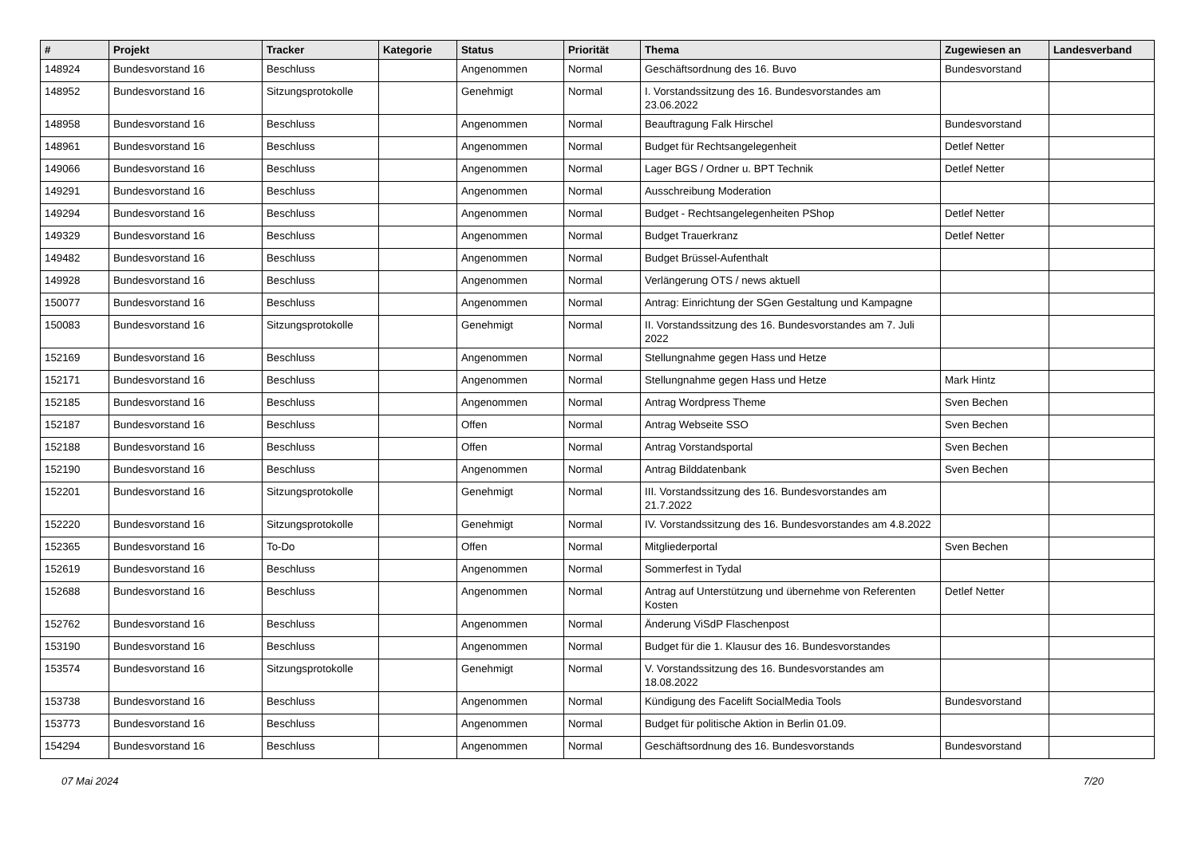| # | Projekt | Tracker | Kategorie | Status | Priorität | Thema | Zugewiesen an | Landesverband |
| --- | --- | --- | --- | --- | --- | --- | --- | --- |
| 148924 | Bundesvorstand 16 | Beschluss | | Angenommen | Normal | Geschäftsordnung des 16. Buvo | Bundesvorstand | |
| 148952 | Bundesvorstand 16 | Sitzungsprotokolle | | Genehmigt | Normal | I. Vorstandssitzung des 16. Bundesvorstandes am 23.06.2022 | | |
| 148958 | Bundesvorstand 16 | Beschluss | | Angenommen | Normal | Beauftragung Falk Hirschel | Bundesvorstand | |
| 148961 | Bundesvorstand 16 | Beschluss | | Angenommen | Normal | Budget für Rechtsangelegenheit | Detlef Netter | |
| 149066 | Bundesvorstand 16 | Beschluss | | Angenommen | Normal | Lager BGS / Ordner u. BPT Technik | Detlef Netter | |
| 149291 | Bundesvorstand 16 | Beschluss | | Angenommen | Normal | Ausschreibung Moderation | | |
| 149294 | Bundesvorstand 16 | Beschluss | | Angenommen | Normal | Budget - Rechtsangelegenheiten PShop | Detlef Netter | |
| 149329 | Bundesvorstand 16 | Beschluss | | Angenommen | Normal | Budget Trauerkranz | Detlef Netter | |
| 149482 | Bundesvorstand 16 | Beschluss | | Angenommen | Normal | Budget Brüssel-Aufenthalt | | |
| 149928 | Bundesvorstand 16 | Beschluss | | Angenommen | Normal | Verlängerung OTS / news aktuell | | |
| 150077 | Bundesvorstand 16 | Beschluss | | Angenommen | Normal | Antrag: Einrichtung der SGen Gestaltung und Kampagne | | |
| 150083 | Bundesvorstand 16 | Sitzungsprotokolle | | Genehmigt | Normal | II. Vorstandssitzung des 16. Bundesvorstandes am 7. Juli 2022 | | |
| 152169 | Bundesvorstand 16 | Beschluss | | Angenommen | Normal | Stellungnahme gegen Hass und Hetze | | |
| 152171 | Bundesvorstand 16 | Beschluss | | Angenommen | Normal | Stellungnahme gegen Hass und Hetze | Mark Hintz | |
| 152185 | Bundesvorstand 16 | Beschluss | | Angenommen | Normal | Antrag Wordpress Theme | Sven Bechen | |
| 152187 | Bundesvorstand 16 | Beschluss | | Offen | Normal | Antrag Webseite SSO | Sven Bechen | |
| 152188 | Bundesvorstand 16 | Beschluss | | Offen | Normal | Antrag Vorstandsportal | Sven Bechen | |
| 152190 | Bundesvorstand 16 | Beschluss | | Angenommen | Normal | Antrag Bilddatenbank | Sven Bechen | |
| 152201 | Bundesvorstand 16 | Sitzungsprotokolle | | Genehmigt | Normal | III. Vorstandssitzung des 16. Bundesvorstandes am 21.7.2022 | | |
| 152220 | Bundesvorstand 16 | Sitzungsprotokolle | | Genehmigt | Normal | IV. Vorstandssitzung des 16. Bundesvorstandes am 4.8.2022 | | |
| 152365 | Bundesvorstand 16 | To-Do | | Offen | Normal | Mitgliederportal | Sven Bechen | |
| 152619 | Bundesvorstand 16 | Beschluss | | Angenommen | Normal | Sommerfest in Tydal | | |
| 152688 | Bundesvorstand 16 | Beschluss | | Angenommen | Normal | Antrag auf Unterstützung und übernehme von Referenten Kosten | Detlef Netter | |
| 152762 | Bundesvorstand 16 | Beschluss | | Angenommen | Normal | Änderung ViSdP Flaschenpost | | |
| 153190 | Bundesvorstand 16 | Beschluss | | Angenommen | Normal | Budget für die 1. Klausur des 16. Bundesvorstandes | | |
| 153574 | Bundesvorstand 16 | Sitzungsprotokolle | | Genehmigt | Normal | V. Vorstandssitzung des 16. Bundesvorstandes am 18.08.2022 | | |
| 153738 | Bundesvorstand 16 | Beschluss | | Angenommen | Normal | Kündigung des Facelift SocialMedia Tools | Bundesvorstand | |
| 153773 | Bundesvorstand 16 | Beschluss | | Angenommen | Normal | Budget für politische Aktion in Berlin 01.09. | | |
| 154294 | Bundesvorstand 16 | Beschluss | | Angenommen | Normal | Geschäftsordnung des 16. Bundesvorstands | Bundesvorstand | |
07 Mai 2024 7/20